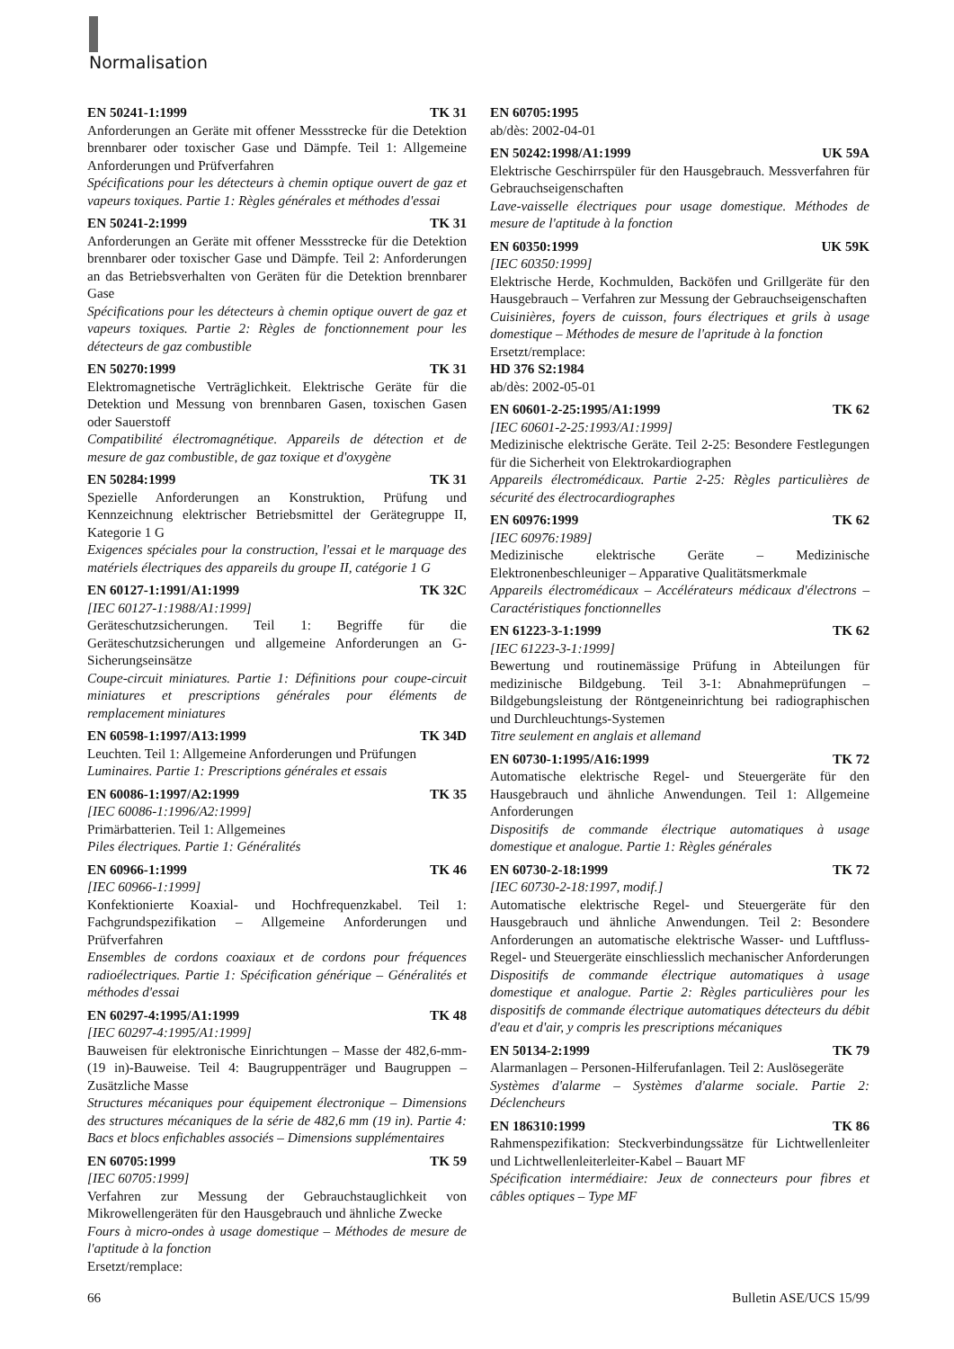Normalisation
EN 50241-1:1999 TK 31
Anforderungen an Geräte mit offener Messstrecke für die Detektion brennbarer oder toxischer Gase und Dämpfe. Teil 1: Allgemeine Anforderungen und Prüfverfahren
Spécifications pour les détecteurs à chemin optique ouvert de gaz et vapeurs toxiques. Partie 1: Règles générales et méthodes d'essai
EN 50241-2:1999 TK 31
Anforderungen an Geräte mit offener Messstrecke für die Detektion brennbarer oder toxischer Gase und Dämpfe. Teil 2: Anforderungen an das Betriebsverhalten von Geräten für die Detektion brennbarer Gase
Spécifications pour les détecteurs à chemin optique ouvert de gaz et vapeurs toxiques. Partie 2: Règles de fonctionnement pour les détecteurs de gaz combustible
EN 50270:1999 TK 31
Elektromagnetische Verträglichkeit. Elektrische Geräte für die Detektion und Messung von brennbaren Gasen, toxischen Gasen oder Sauerstoff
Compatibilité électromagnétique. Appareils de détection et de mesure de gaz combustible, de gaz toxique et d'oxygène
EN 50284:1999 TK 31
Spezielle Anforderungen an Konstruktion, Prüfung und Kennzeichnung elektrischer Betriebsmittel der Gerätegruppe II, Kategorie 1 G
Exigences spéciales pour la construction, l'essai et le marquage des matériels électriques des appareils du groupe II, catégorie 1 G
EN 60127-1:1991/A1:1999 TK 32C
[IEC 60127-1:1988/A1:1999]
Geräteschutzsicherungen. Teil 1: Begriffe für die Geräteschutzsicherungen und allgemeine Anforderungen an G-Sicherungseinsätze
Coupe-circuit miniatures. Partie 1: Définitions pour coupe-circuit miniatures et prescriptions générales pour éléments de remplacement miniatures
EN 60598-1:1997/A13:1999 TK 34D
Leuchten. Teil 1: Allgemeine Anforderungen und Prüfungen
Luminaires. Partie 1: Prescriptions générales et essais
EN 60086-1:1997/A2:1999 TK 35
[IEC 60086-1:1996/A2:1999]
Primärbatterien. Teil 1: Allgemeines
Piles électriques. Partie 1: Généralités
EN 60966-1:1999 TK 46
[IEC 60966-1:1999]
Konfektionierte Koaxial- und Hochfrequenzkabel. Teil 1: Fachgrundspezifikation – Allgemeine Anforderungen und Prüfverfahren
Ensembles de cordons coaxiaux et de cordons pour fréquences radioélectriques. Partie 1: Spécification générique – Généralités et méthodes d'essai
EN 60297-4:1995/A1:1999 TK 48
[IEC 60297-4:1995/A1:1999]
Bauweisen für elektronische Einrichtungen – Masse der 482,6-mm-(19 in)-Bauweise. Teil 4: Baugruppenträger und Baugruppen – Zusätzliche Masse
Structures mécaniques pour équipement électronique – Dimensions des structures mécaniques de la série de 482,6 mm (19 in). Partie 4: Bacs et blocs enfichables associés – Dimensions supplémentaires
EN 60705:1999 TK 59
[IEC 60705:1999]
Verfahren zur Messung der Gebrauchstauglichkeit von Mikrowellengeräten für den Hausgebrauch und ähnliche Zwecke
Fours à micro-ondes à usage domestique – Méthodes de mesure de l'aptitude à la fonction
Ersetzt/remplace:
EN 60705:1995
ab/dès: 2002-04-01
EN 50242:1998/A1:1999 UK 59A
Elektrische Geschirrspüler für den Hausgebrauch. Messverfahren für Gebrauchseigenschaften
Lave-vaisselle électriques pour usage domestique. Méthodes de mesure de l'aptitude à la fonction
EN 60350:1999 UK 59K
[IEC 60350:1999]
Elektrische Herde, Kochmulden, Backöfen und Grillgeräte für den Hausgebrauch – Verfahren zur Messung der Gebrauchseigenschaften
Cuisinières, foyers de cuisson, fours électriques et grils à usage domestique – Méthodes de mesure de l'apritude à la fonction
Ersetzt/remplace:
HD 376 S2:1984
ab/dès: 2002-05-01
EN 60601-2-25:1995/A1:1999 TK 62
[IEC 60601-2-25:1993/A1:1999]
Medizinische elektrische Geräte. Teil 2-25: Besondere Festlegungen für die Sicherheit von Elektrokardiographen
Appareils électromédicaux. Partie 2-25: Règles particulières de sécurité des électrocardiographes
EN 60976:1999 TK 62
[IEC 60976:1989]
Medizinische elektrische Geräte – Medizinische Elektronenbeschleuniger – Apparative Qualitätsmerkmale
Appareils électromédicaux – Accélérateurs médicaux d'électrons – Caractéristiques fonctionnelles
EN 61223-3-1:1999 TK 62
[IEC 61223-3-1:1999]
Bewertung und routinemässige Prüfung in Abteilungen für medizinische Bildgebung. Teil 3-1: Abnahmeprüfungen – Bildgebungsleistung der Röntgeneinrichtung bei radiographischen und Durchleuchtungs-Systemen
Titre seulement en anglais et allemand
EN 60730-1:1995/A16:1999 TK 72
Automatische elektrische Regel- und Steuergeräte für den Hausgebrauch und ähnliche Anwendungen. Teil 1: Allgemeine Anforderungen
Dispositifs de commande électrique automatiques à usage domestique et analogue. Partie 1: Règles générales
EN 60730-2-18:1999 TK 72
[IEC 60730-2-18:1997, modif.]
Automatische elektrische Regel- und Steuergeräte für den Hausgebrauch und ähnliche Anwendungen. Teil 2: Besondere Anforderungen an automatische elektrische Wasser- und Luftfluss-Regel- und Steuergeräte einschliesslich mechanischer Anforderungen
Dispositifs de commande électrique automatiques à usage domestique et analogue. Partie 2: Règles particulières pour les dispositifs de commande électrique automatiques détecteurs du débit d'eau et d'air, y compris les prescriptions mécaniques
EN 50134-2:1999 TK 79
Alarmanlagen – Personen-Hilferufanlagen. Teil 2: Auslösegeräte
Systèmes d'alarme – Systèmes d'alarme sociale. Partie 2: Déclencheurs
EN 186310:1999 TK 86
Rahmenspezifikation: Steckverbindungssätze für Lichtwellenleiter und Lichtwellenleiterleiter-Kabel – Bauart MF
Spécification intermédiaire: Jeux de connecteurs pour fibres et câbles optiques – Type MF
66 Bulletin ASE/UCS 15/99